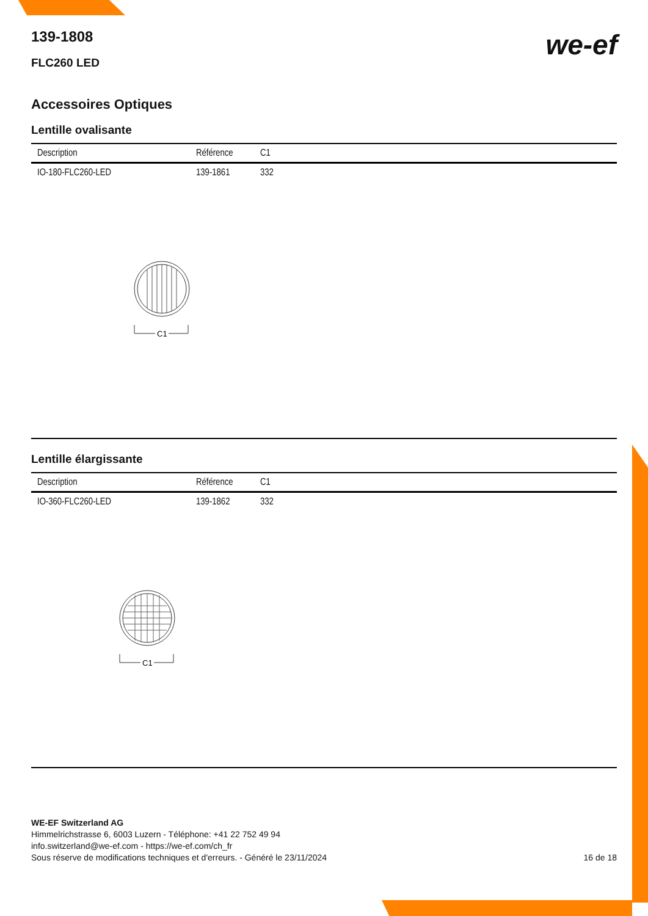we-ef
139-1808
FLC260 LED
Accessoires Optiques
Lentille ovalisante
| Description | Référence | C1 |
| --- | --- | --- |
| IO-180-FLC260-LED | 139-1861 | 332 |
C1
Lentille élargissante
| Description | Référence | C1 |
| --- | --- | --- |
| IO-360-FLC260-LED | 139-1862 | 332 |
C1
WE-EF Switzerland AG
Himmelrichstrasse 6, 6003 Luzern - Téléphone: +41 22 752 49 94
info.switzerland@we-ef.com - https://we-ef.com/ch_fr
Sous réserve de modifications techniques et d'erreurs. - Généré le 23/11/2024 16 de 18